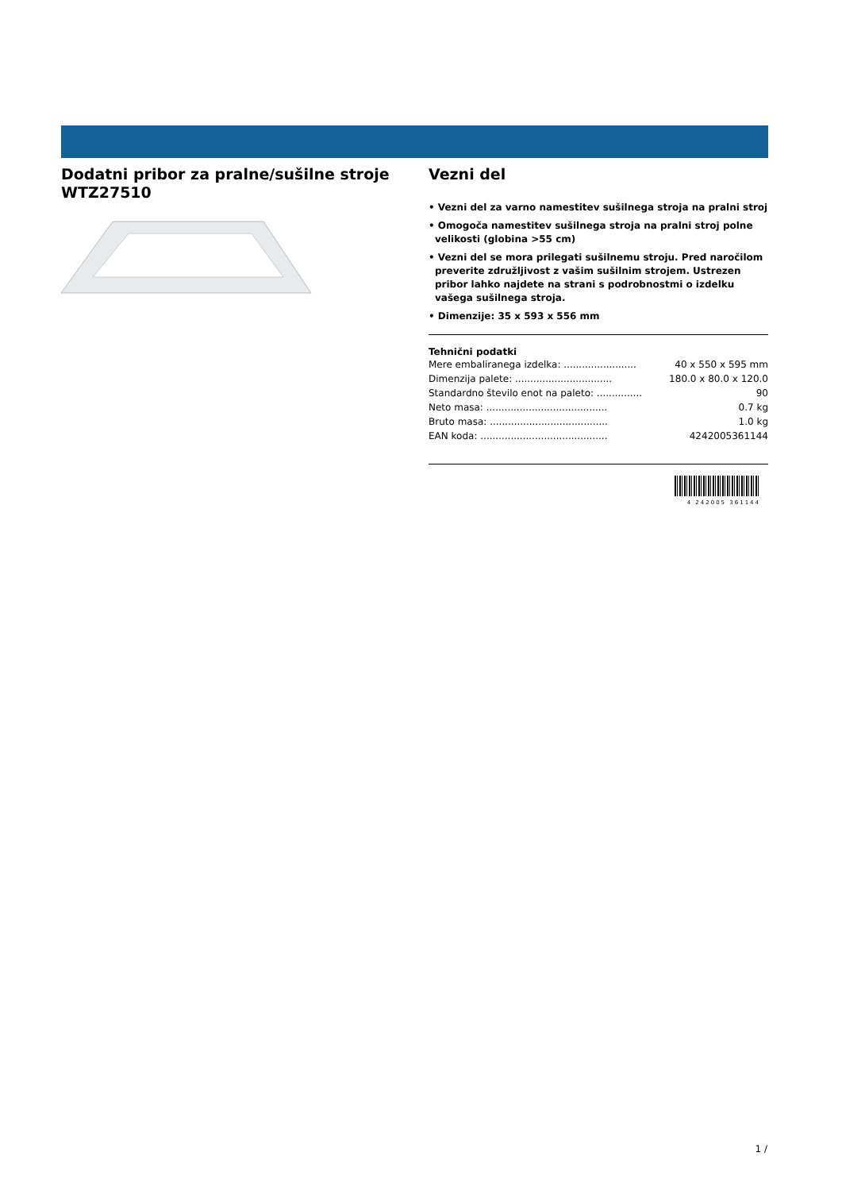Dodatni pribor za pralne/sušilne stroje
WTZ27510
Vezni del
• Vezni del za varno namestitev sušilnega stroja na pralni stroj
• Omogoča namestitev sušilnega stroja na pralni stroj polne velikosti (globina >55 cm)
• Vezni del se mora prilegati sušilnemu stroju. Pred naročilom preverite združljivost z vašim sušilnim strojem. Ustrezen pribor lahko najdete na strani s podrobnostmi o izdelku vašega sušilnega stroja.
• Dimenzije: 35 x 593 x 556 mm
Tehnični podatki
| Mere embaliranega izdelka: ........................ | 40 x 550 x 595 mm |
| Dimenzija palete: ................................ | 180.0 x 80.0 x 120.0 |
| Standardno število enot na paleto: ............... | 90 |
| Neto masa: ........................................ | 0.7 kg |
| Bruto masa: ....................................... | 1.0 kg |
| EAN koda: .......................................... | 4242005361144 |
4 242005 361144
1 /